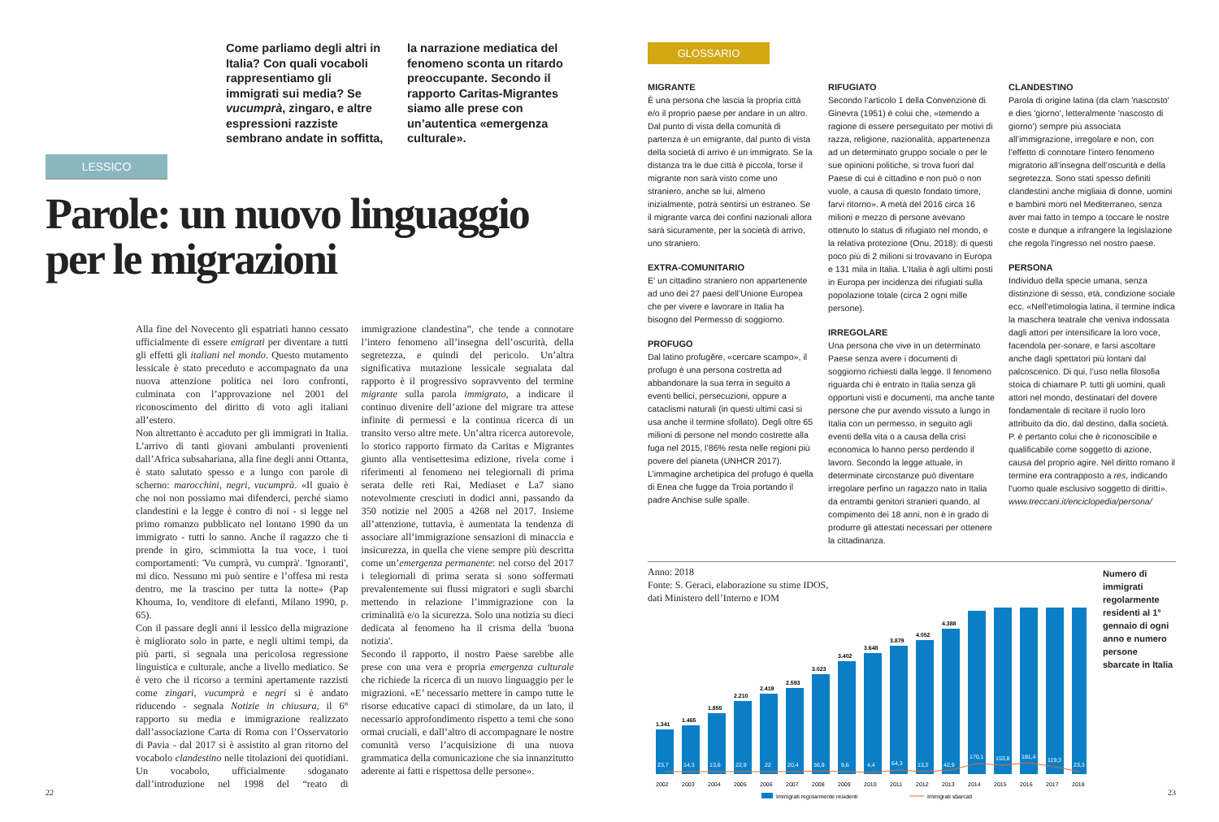Come parliamo degli altri in Italia? Con quali vocaboli rappresentiamo gli immigrati sui media? Se vucumprà, zingaro, e altre espressioni razziste sembrano andate in soffitta,
la narrazione mediatica del fenomeno sconta un ritardo preoccupante. Secondo il rapporto Caritas-Migrantes siamo alle prese con un’autentica «emergenza culturale».
LESSICO
Parole: un nuovo linguaggio per le migrazioni
Alla fine del Novecento gli espatriati hanno cessato ufficialmente di essere emigrati per diventare a tutti gli effetti gli italiani nel mondo. Questo mutamento lessicale è stato preceduto e accompagnato da una nuova attenzione politica nei loro confronti, culminata con l’approvazione nel 2001 del riconoscimento del diritto di voto agli italiani all’estero.
Non altrettanto è accaduto per gli immigrati in Italia. L’arrivo di tanti giovani ambulanti provenienti dall’Africa subsahariana, alla fine degli anni Ottanta, è stato salutato spesso e a lungo con parole di scherno: marocchini, negri, vucumprà. «Il guaio è che noi non possiamo mai difenderci, perché siamo clandestini e la legge è contro di noi - si legge nel primo romanzo pubblicato nel lontano 1990 da un immigrato - tutti lo sanno. Anche il ragazzo che ti prende in giro, scimmiotta la tua voce, i tuoi comportamenti: 'Vu cumprà, vu cumprà'. 'Ignoranti', mi dico. Nessuno mi può sentire e l’offesa mi resta dentro, me la trascino per tutta la notte» (Pap Khouma, Io, venditore di elefanti, Milano 1990, p. 65).
Con il passare degli anni il lessico della migrazione è migliorato solo in parte, e negli ultimi tempi, da più parti, si segnala una pericolosa regressione linguistica e culturale, anche a livello mediatico. Se è vero che il ricorso a termini apertamente razzisti come zingari, vucumprà e negri si è andato riducendo - segnala Notizie in chiusura, il 6° rapporto su media e immigrazione realizzato dall’associazione Carta di Roma con l’Osservatorio di Pavia - dal 2017 si è assistito al gran ritorno del vocabolo clandestino nelle titolazioni dei quotidiani. Un vocabolo, ufficialmente sdoganato dall’introduzione nel 1998 del “reato di immigrazione clandestina”, che tende a connotare l’intero fenomeno all’insegna dell’oscurità, della segretezza, e quindi del pericolo. Un’altra significativa mutazione lessicale segnalata dal rapporto è il progressivo sopravvento del termine migrante sulla parola immigrato, a indicare il continuo divenire dell’azione del migrare tra attese infinite di permessi e la continua ricerca di un transito verso altre mete. Un’altra ricerca autorevole, lo storico rapporto firmato da Caritas e Migrantes giunto alla ventisettesima edizione, rivela come i riferimenti al fenomeno nei telegiornali di prima serata delle reti Rai, Mediaset e La7 siano notevolmente cresciuti in dodici anni, passando da 350 notizie nel 2005 a 4268 nel 2017. Insieme all’attenzione, tuttavia, è aumentata la tendenza di associare all’immigrazione sensazioni di minaccia e insicurezza, in quella che viene sempre più descritta come un’emergenza permanente: nel corso del 2017 i telegiornali di prima serata si sono soffermati prevalentemente sui flussi migratori e sugli sbarchi mettendo in relazione l’immigrazione con la criminalità e/o la sicurezza. Solo una notizia su dieci dedicata al fenomeno ha il crisma della 'buona notizia'.
Secondo il rapporto, il nostro Paese sarebbe alle prese con una vera e propria emergenza culturale che richiede la ricerca di un nuovo linguaggio per le migrazioni. «E’ necessario mettere in campo tutte le risorse educative capaci di stimolare, da un lato, il necessario approfondimento rispetto a temi che sono ormai cruciali, e dall’altro di accompagnare le nostre comunità verso l’acquisizione di una nuova grammatica della comunicazione che sia innanzitutto aderente ai fatti e rispettosa delle persone».
22
GLOSSARIO
MIGRANTE
È una persona che lascia la propria città e/o il proprio paese per andare in un altro. Dal punto di vista della comunità di partenza è un emigrante, dal punto di vista della società di arrivo è un immigrato. Se la distanza tra le due città è piccola, forse il migrante non sarà visto come uno straniero, anche se lui, almeno inizialmente, potrà sentirsi un estraneo. Se il migrante varca dei confini nazionali allora sarà sicuramente, per la società di arrivo, uno straniero.
EXTRA-COMUNITARIO
E' un cittadino straniero non appartenente ad uno dei 27 paesi dell’Unione Europea che per vivere e lavorare in Italia ha bisogno del Permesso di soggiorno.
PROFUGO
Dal latino profugĕre, «cercare scampo», il profugo è una persona costretta ad abbandonare la sua terra in seguito a eventi bellici, persecuzioni, oppure a cataclismi naturali (in questi ultimi casi si usa anche il termine sfollato). Degli oltre 65 milioni di persone nel mondo costrette alla fuga nel 2015, l’86% resta nelle regioni più povere del pianeta (UNHCR 2017). L’immagine archetipica del profugo è quella di Enea che fugge da Troia portando il padre Anchise sulle spalle.
RIFUGIATO
Secondo l’articolo 1 della Convenzione di Ginevra (1951) è colui che, «temendo a ragione di essere perseguitato per motivi di razza, religione, nazionalità, appartenenza ad un determinato gruppo sociale o per le sue opinioni politiche, si trova fuori dal Paese di cui è cittadino e non può o non vuole, a causa di questo fondato timore, farvi ritorno». A metà del 2016 circa 16 milioni e mezzo di persone avevano ottenuto lo status di rifugiato nel mondo, e la relativa protezione (Onu, 2018): di questi poco più di 2 milioni si trovavano in Europa e 131 mila in Italia. L’Italia è agli ultimi posti in Europa per incidenza dei rifugiati sulla popolazione totale (circa 2 ogni mille persone).
IRREGOLARE
Una persona che vive in un determinato Paese senza avere i documenti di soggiorno richiesti dalla legge. Il fenomeno riguarda chi è entrato in Italia senza gli opportuni visti e documenti, ma anche tante persone che pur avendo vissuto a lungo in Italia con un permesso, in seguito agli eventi della vita o a causa della crisi economica lo hanno perso perdendo il lavoro. Secondo la legge attuale, in determinate circostanze può diventare irregolare perfino un ragazzo nato in Italia da entrambi genitori stranieri quando, al compimento dei 18 anni, non è in grado di produrre gli attestati necessari per ottenere la cittadinanza.
CLANDESTINO
Parola di origine latina (da clam 'nascosto' e dies 'giorno', letteralmente 'nascosto di giorno') sempre più associata all’immigrazione, irregolare e non, con l’effetto di connotare l’intero fenomeno migratorio all’insegna dell’oscurità e della segretezza. Sono stati spesso definiti clandestini anche migliaia di donne, uomini e bambini morti nel Mediterraneo, senza aver mai fatto in tempo a toccare le nostre coste e dunque a infrangere la legislazione che regola l'ingresso nel nostro paese.
PERSONA
Individuo della specie umana, senza distinzione di sesso, età, condizione sociale ecc. «Nell’etimologia latina, il termine indica la maschera teatrale che veniva indossata dagli attori per intensificare la loro voce, facendola per-sonare, e farsi ascoltare anche dagli spettatori più lontani dal palcoscenico. Di qui, l’uso nella filosofia stoica di chiamare P. tutti gli uomini, quali attori nel mondo, destinatari del dovere fondamentale di recitare il ruolo loro attribuito da dio, dal destino, dalla società. P. è pertanto colui che è riconoscibile e qualificabile come soggetto di azione, causa del proprio agire. Nel diritto romano il termine era contrapposto a res, indicando l’uomo quale esclusivo soggetto di diritti».
www.treccani.it/enciclopedia/persona/
Anno: 2018
Fonte: S. Geraci, elaborazione su stime IDOS,
dati Ministero dell’Interno e IOM
1.341
1.465
1.855
2.210
2.419
2.593
3.023
3.402
3.648
3.879
4.052
4.388
23,7
14,3
13,6
22,9
22
20,4
36,9
9,6
4,4
64,3
13,2
42,9
170,1
153,8
181,4
119,3
23,3
2002
2003
2004
2005
2006
2007
2008
2009
2010
2011
2012
2013
2014
2015
2016
2017
2018
Immigrati regolarmente residenti
Immigrati sbarcati
Numero di immigrati regolarmente residenti al 1° gennaio di ogni anno e numero persone sbarcate in Italia
23